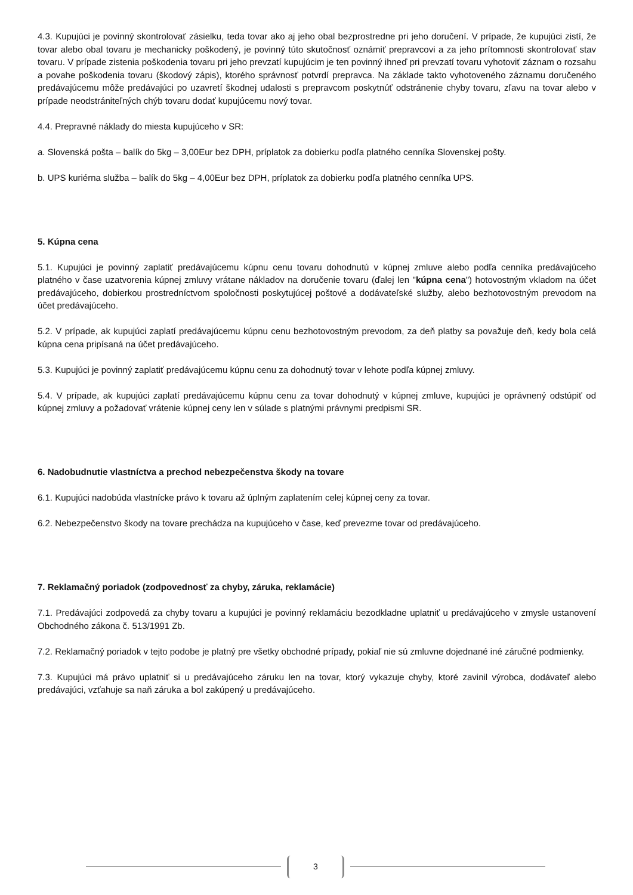4.3. Kupujúci je povinný skontrolovať zásielku, teda tovar ako aj jeho obal bezprostredne pri jeho doručení. V prípade, že kupujúci zistí, že tovar alebo obal tovaru je mechanicky poškodený, je povinný túto skutočnosť oznámiť prepravcovi a za jeho prítomnosti skontrolovať stav tovaru. V prípade zistenia poškodenia tovaru pri jeho prevzatí kupujúcim je ten povinný ihneď pri prevzatí tovaru vyhotoviť záznam o rozsahu a povahe poškodenia tovaru (škodový zápis), ktorého správnosť potvrdí prepravca. Na základe takto vyhotoveného záznamu doručeného predávajúcemu môže predávajúci po uzavretí škodnej udalosti s prepravcom poskytnúť odstránenie chyby tovaru, zľavu na tovar alebo v prípade neodstrániteľných chýb tovaru dodať kupujúcemu nový tovar.
4.4. Prepravné náklady do miesta kupujúceho v SR:
a. Slovenská pošta – balík do 5kg – 3,00Eur bez DPH, príplatok za dobierku podľa platného cenníka Slovenskej pošty.
b. UPS kuriérna služba – balík do 5kg – 4,00Eur bez DPH, príplatok za dobierku podľa platného cenníka UPS.
5. Kúpna cena
5.1. Kupujúci je povinný zaplatiť predávajúcemu kúpnu cenu tovaru dohodnutú v kúpnej zmluve alebo podľa cenníka predávajúceho platného v čase uzatvorenia kúpnej zmluvy vrátane nákladov na doručenie tovaru (ďalej len "kúpna cena") hotovostným vkladom na účet predávajúceho, dobierkou prostredníctvom spoločnosti poskytujúcej poštové a dodávateľské služby, alebo bezhotovostným prevodom na účet predávajúceho.
5.2. V prípade, ak kupujúci zaplatí predávajúcemu kúpnu cenu bezhotovostným prevodom, za deň platby sa považuje deň, kedy bola celá kúpna cena pripísaná na účet predávajúceho.
5.3. Kupujúci je povinný zaplatiť predávajúcemu kúpnu cenu za dohodnutý tovar v lehote podľa kúpnej zmluvy.
5.4. V prípade, ak kupujúci zaplatí predávajúcemu kúpnu cenu za tovar dohodnutý v kúpnej zmluve, kupujúci je oprávnený odstúpiť od kúpnej zmluvy a požadovať vrátenie kúpnej ceny len v súlade s platnými právnymi predpismi SR.
6. Nadobudnutie vlastníctva a prechod nebezpečenstva škody na tovare
6.1. Kupujúci nadobúda vlastnícke právo k tovaru až úplným zaplatením celej kúpnej ceny za tovar.
6.2. Nebezpečenstvo škody na tovare prechádza na kupujúceho v čase, keď prevezme tovar od predávajúceho.
7. Reklamačný poriadok (zodpovednosť za chyby, záruka, reklamácie)
7.1. Predávajúci zodpovedá za chyby tovaru a kupujúci je povinný reklamáciu bezodkladne uplatniť u predávajúceho v zmysle ustanovení Obchodného zákona č. 513/1991 Zb.
7.2. Reklamačný poriadok v tejto podobe je platný pre všetky obchodné prípady, pokiaľ nie sú zmluvne dojednané iné záručné podmienky.
7.3. Kupujúci má právo uplatniť si u predávajúceho záruku len na tovar, ktorý vykazuje chyby, ktoré zavinil výrobca, dodávateľ alebo predávajúci, vzťahuje sa naň záruka a bol zakúpený u predávajúceho.
3